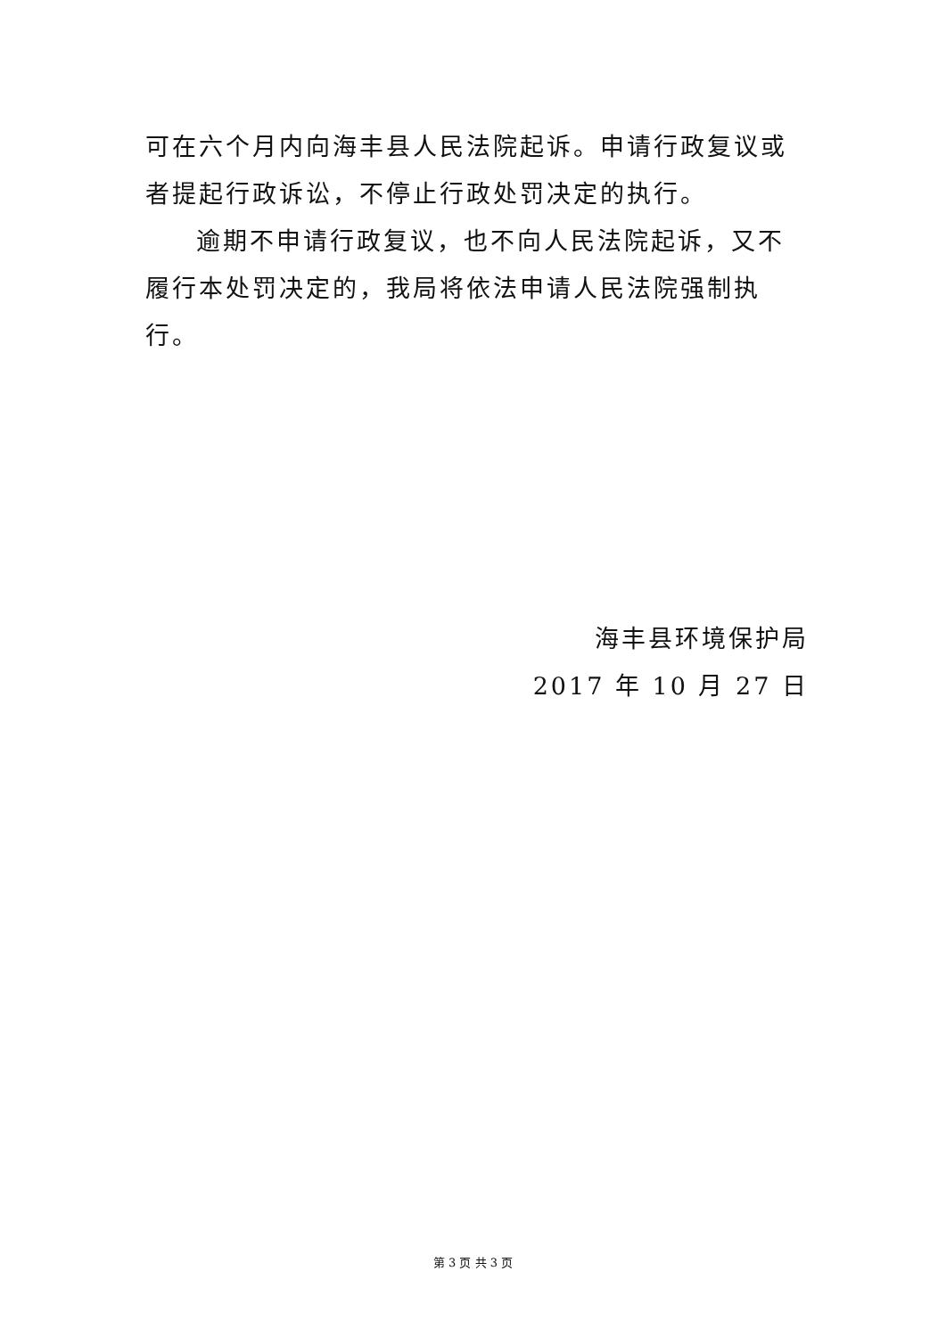可在六个月内向海丰县人民法院起诉。申请行政复议或者提起行政诉讼，不停止行政处罚决定的执行。
逾期不申请行政复议，也不向人民法院起诉，又不履行本处罚决定的，我局将依法申请人民法院强制执行。
海丰县环境保护局
2017 年 10 月 27 日
第 3 页 共 3 页